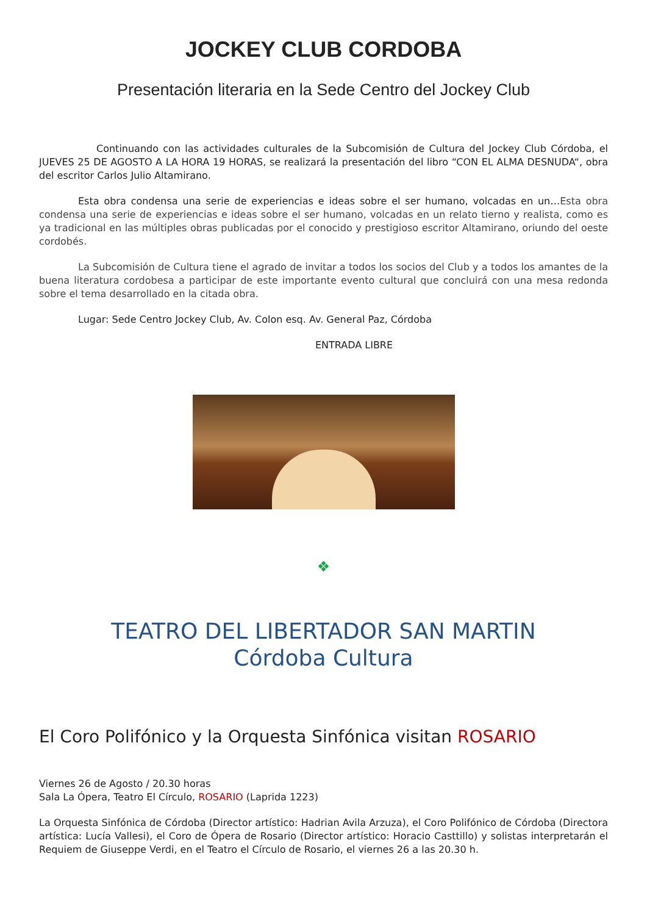JOCKEY CLUB CORDOBA
Presentación literaria en la Sede Centro del Jockey Club
Continuando con las actividades culturales de la Subcomisión de Cultura del Jockey Club Córdoba, el JUEVES 25 DE AGOSTO A LA HORA 19 HORAS, se realizará la presentación del libro “CON EL ALMA DESNUDA“, obra del escritor Carlos Julio Altamirano.
Esta obra condensa una serie de experiencias e ideas sobre el ser humano, volcadas en un…Esta obra condensa una serie de experiencias e ideas sobre el ser humano, volcadas en un relato tierno y realista, como es ya tradicional en las múltiples obras publicadas por el conocido y prestigioso escritor Altamirano, oriundo del oeste cordobés.
La Subcomisión de Cultura tiene el agrado de invitar a todos los socios del Club y a todos los amantes de la buena literatura cordobesa a participar de este importante evento cultural que concluirá con una mesa redonda sobre el tema desarrollado en la citada obra.
Lugar: Sede Centro Jockey Club, Av. Colon esq. Av. General Paz, Córdoba
ENTRADA LIBRE
❖
TEATRO DEL LIBERTADOR SAN MARTIN
Córdoba Cultura
El Coro Polifónico y la Orquesta Sinfónica visitan ROSARIO
Viernes 26 de Agosto / 20.30 horas
Sala La Ópera, Teatro El Círculo, ROSARIO (Laprida 1223)
La Orquesta Sinfónica de Córdoba (Director artístico: Hadrian Avila Arzuza), el Coro Polifónico de Córdoba (Directora artística: Lucía Vallesi), el Coro de Ópera de Rosario (Director artístico: Horacio Casttillo) y solistas interpretarán el Requiem de Giuseppe Verdi, en el Teatro el Círculo de Rosario, el viernes 26 a las 20.30 h.